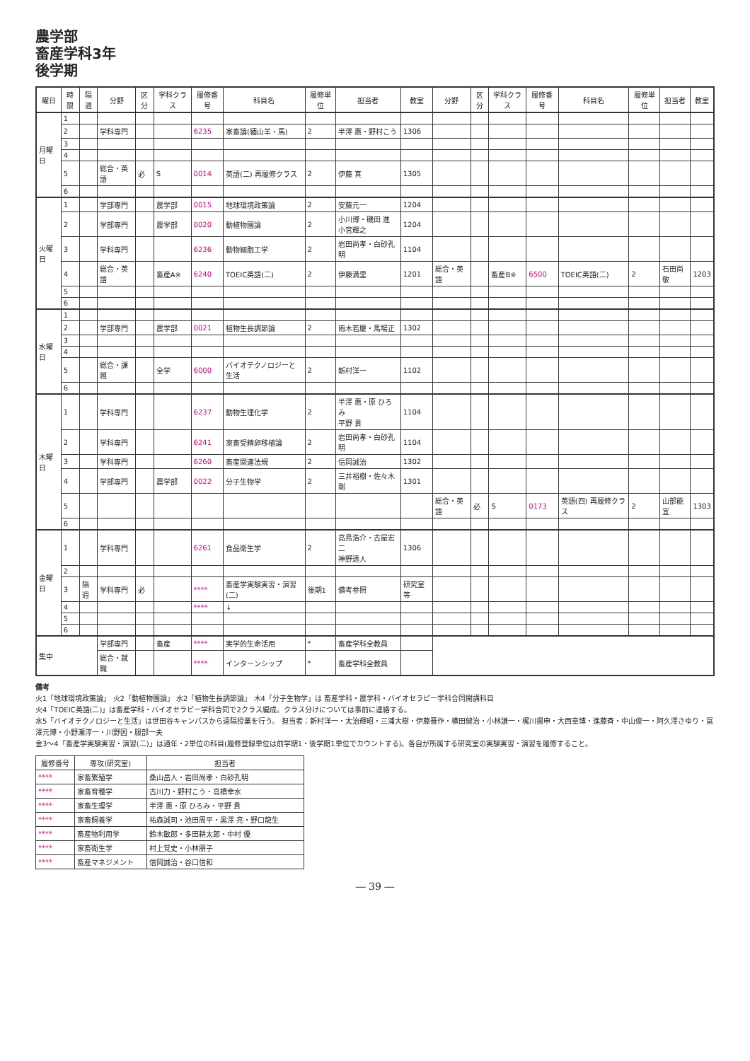農学部
畜産学科3年
後学期
| 曜日 | 時限 | 隔週 | 分野 | 区分 | 学科クラス | 履修番号 | 科目名 | 履修単位 | 担当者 | 教室 | 分野 | 区分 | 学科クラス | 履修番号 | 科目名 | 履修単位 | 担当者 | 教室 |
| --- | --- | --- | --- | --- | --- | --- | --- | --- | --- | --- | --- | --- | --- | --- | --- | --- | --- | --- |
| 月曜日 | 1 | | | | | | | | | | | | | | | | | |
| | 2 | | 学科専門 | | | 6235 | 家畜論(緬山羊・馬) | 2 | 半澤 惠・野村こう | 1306 | | | | | | | | |
| | 3 | | | | | | | | | | | | | | | | | |
| | 4 | | | | | | | | | | | | | | | | | |
| | 5 | | 総合・英語 | 必 | S | 0014 | 英語(二) 再履修クラス | 2 | 伊藤 真 | 1305 | | | | | | | | |
| | 6 | | | | | | | | | | | | | | | | | |
| 火曜日 | 1 | | 学部専門 | | 農学部 | 0015 | 地球環境政策論 | 2 | 安藤元一 | 1204 | | | | | | | | |
| | 2 | | 学部専門 | | 農学部 | 0020 | 動植物園論 | 2 | 小川博・磯田 進 小宮輝之 | 1204 | | | | | | | | |
| | 3 | | 学科専門 | | | 6236 | 動物細胞工学 | 2 | 岩田尚孝・白砂孔明 | 1104 | | | | | | | | |
| | 4 | | 総合・英語 | | 畜産A※ | 6240 | TOEIC英語(二) | 2 | 伊藤満里 | 1201 | 総合・英語 | | 畜産B※ | 6500 | TOEIC英語(二) | 2 | 石田尚敬 | 1203 |
| | 5 | | | | | | | | | | | | | | | | | |
| | 6 | | | | | | | | | | | | | | | | | |
| 水曜日 | 1 | | | | | | | | | | | | | | | | | |
| | 2 | | 学部専門 | | 農学部 | 0021 | 植物生長調節論 | 2 | 雨木若慶・馬場正 | 1302 | | | | | | | | |
| | 3 | | | | | | | | | | | | | | | | | |
| | 4 | | | | | | | | | | | | | | | | | |
| | 5 | | 総合・課題 | | 全学 | 6000 | バイオテクノロジーと生活 | 2 | 新村洋一 | 1102 | | | | | | | | |
| | 6 | | | | | | | | | | | | | | | | | |
| 木曜日 | 1 | | 学科専門 | | | 6237 | 動物生理化学 | 2 | 半澤 惠・原 ひろみ 平野 貴 | 1104 | | | | | | | | |
| | 2 | | 学科専門 | | | 6241 | 家畜受精卵移植論 | 2 | 岩田尚孝・白砂孔明 | 1104 | | | | | | | | |
| | 3 | | 学科専門 | | | 6260 | 畜産関連法規 | 2 | 信岡誠治 | 1302 | | | | | | | | |
| | 4 | | 学部専門 | | 農学部 | 0022 | 分子生物学 | 2 | 三井裕樹・佐々木 剛 | 1301 | | | | | | | | |
| | 5 | | | | | | | | | | 総合・英語 | 必 | S | 0173 | 英語(四) 再履修クラス | 2 | 山部能宜 | 1303 |
| | 6 | | | | | | | | | | | | | | | | | |
| 金曜日 | 1 | | 学科専門 | | | 6261 | 食品衛生学 | 2 | 高鳥浩介・古屋宏二 神野透人 | 1306 | | | | | | | | |
| | 2 | | | | | | | | | | | | | | | | | |
| | 3 | 隔週 | 学科専門 | 必 | | **** | 畜産学実験実習・演習(二) | 後期1 | 備考参照 | 研究室等 | | | | | | | | |
| | 4 | | | | | **** | ↓ | | | | | | | | | | | |
| | 5 | | | | | | | | | | | | | | | | | |
| | 6 | | | | | | | | | | | | | | | | | |
| 集中 | | | 学部専門 | | 畜産 | **** | 実学的生命活用 | * | 畜産学科全教員 | | | | | | | | | |
| | | | 総合・就職 | | | **** | インターンシップ | * | 畜産学科全教員 | | | | | | | | | |
備考
火1「地球環境政策論」 火2「動植物園論」 水2「植物生長調節論」 木4「分子生物学」は 畜産学科・農学科・バイオセラピー学科合同開講科目
火4「TOEIC英語(二)」は畜産学科・バイオセラピー学科合同で2クラス編成。クラス分けについては事前に連絡する。
水5「バイオテクノロジーと生活」は世田谷キャンパスから遠隔授業を行う。 担当者：新村洋一・太治輝昭・三浦大樹・伊藤晋作・横田健治・小林謙一・梶川揚申・大西章博・進藤斉・中山俊一・阿久澤さゆり・冨澤元博・小野瀬淳一・川野因・服部一夫
金3～4「畜産学実験実習・演習(二)」は通年・2単位の科目(履修登録単位は前学期1・後学期1単位でカウントする)。各自が所属する研究室の実験実習・演習を履修すること。
| 履修番号 | 専攻(研究室) | 担当者 |
| --- | --- | --- |
| **** | 家畜繁殖学 | 桑山岳人・岩田尚孝・白砂孔明 |
| **** | 家畜育種学 | 古川力・野村こう・高橋幸水 |
| **** | 家畜生理学 | 半澤 惠・原 ひろみ・平野 貴 |
| **** | 家畜飼養学 | 祐森誠司・池田周平・黒澤 亮・野口龍生 |
| **** | 畜産物利用学 | 鈴木敏郎・多田耕太郎・中村 優 |
| **** | 家畜衛生学 | 村上覚史・小林朋子 |
| **** | 畜産マネジメント | 信岡誠治・谷口信和 |
― 39 ―